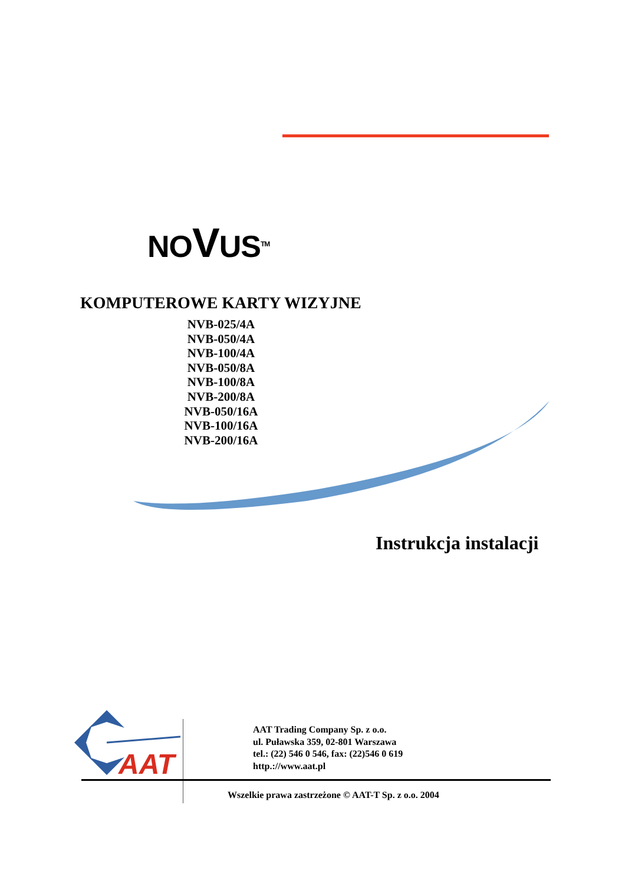NOVUS<sup>TM</sup>
KOMPUTEROWE KARTY WIZYJNE
NVB-025/4A
NVB-050/4A
NVB-100/4A
NVB-050/8A
NVB-100/8A
NVB-200/8A
NVB-050/16A
NVB-100/16A
NVB-200/16A
Instrukcja instalacji
AAT
AAT Trading Company Sp. z o.o.
ul. Puławska 359, 02-801 Warszawa
tel.: (22) 546 0 546, fax: (22)546 0 619
http.://www.aat.pl
Wszelkie prawa zastrzeżone © AAT-T Sp. z o.o. 2004